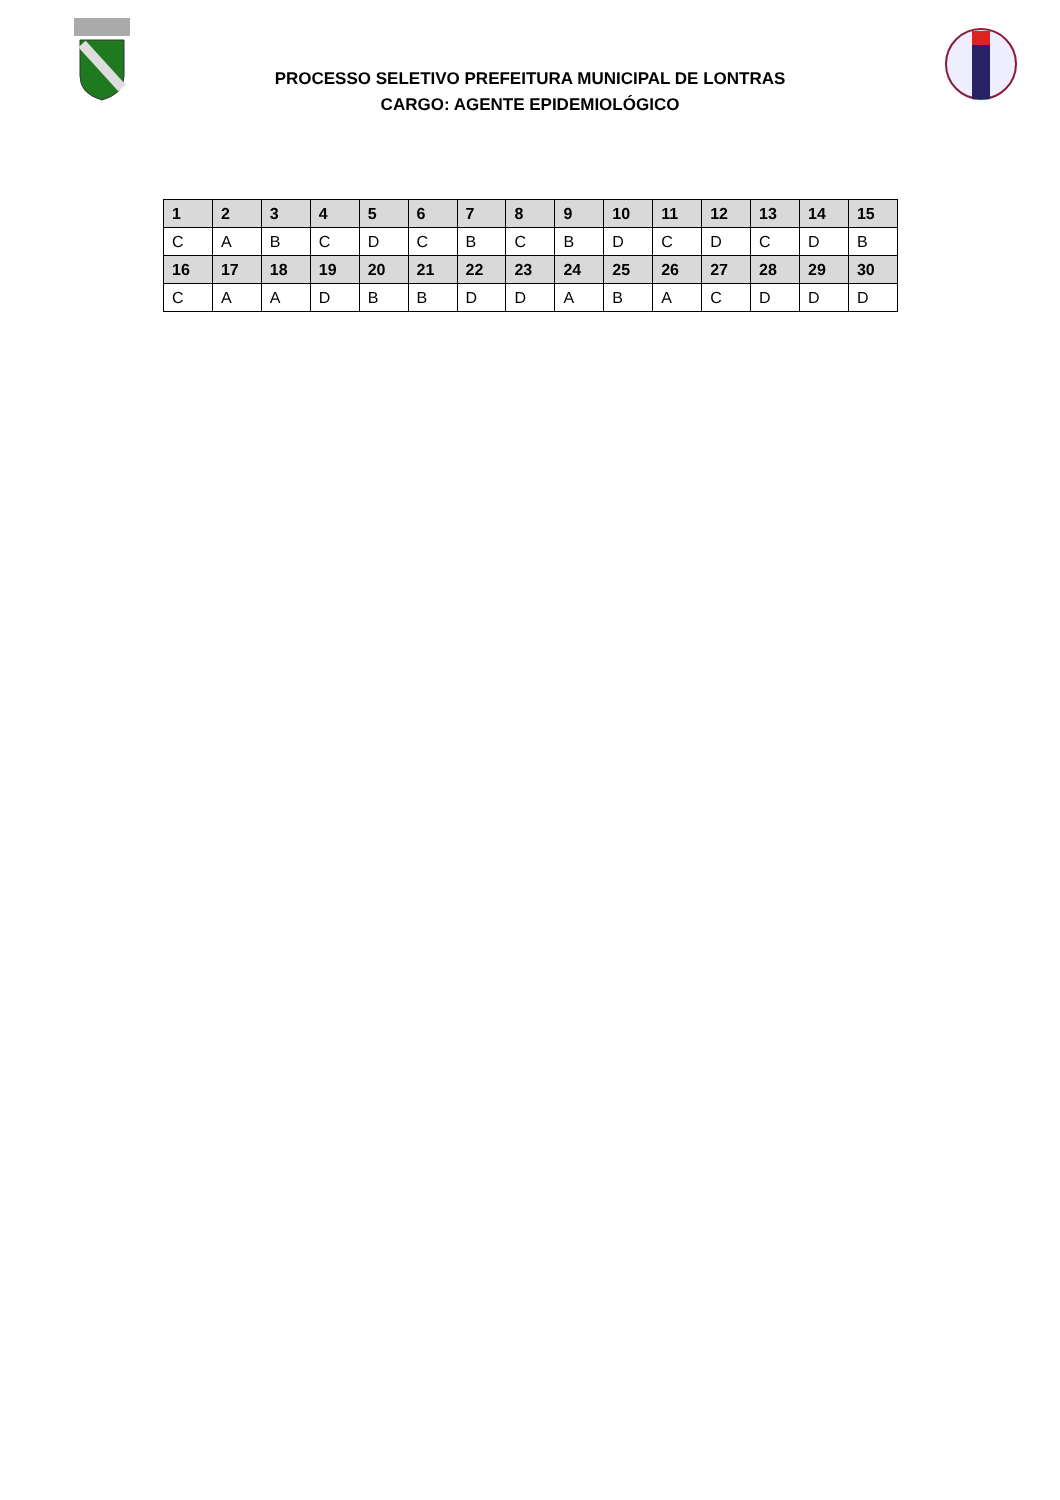PROCESSO SELETIVO PREFEITURA MUNICIPAL DE LONTRAS
CARGO: AGENTE EPIDEMIOLÓGICO
| 1 | 2 | 3 | 4 | 5 | 6 | 7 | 8 | 9 | 10 | 11 | 12 | 13 | 14 | 15 |
| --- | --- | --- | --- | --- | --- | --- | --- | --- | --- | --- | --- | --- | --- | --- |
| C | A | B | C | D | C | B | C | B | D | C | D | C | D | B |
| 16 | 17 | 18 | 19 | 20 | 21 | 22 | 23 | 24 | 25 | 26 | 27 | 28 | 29 | 30 |
| C | A | A | D | B | B | D | D | A | B | A | C | D | D | D |